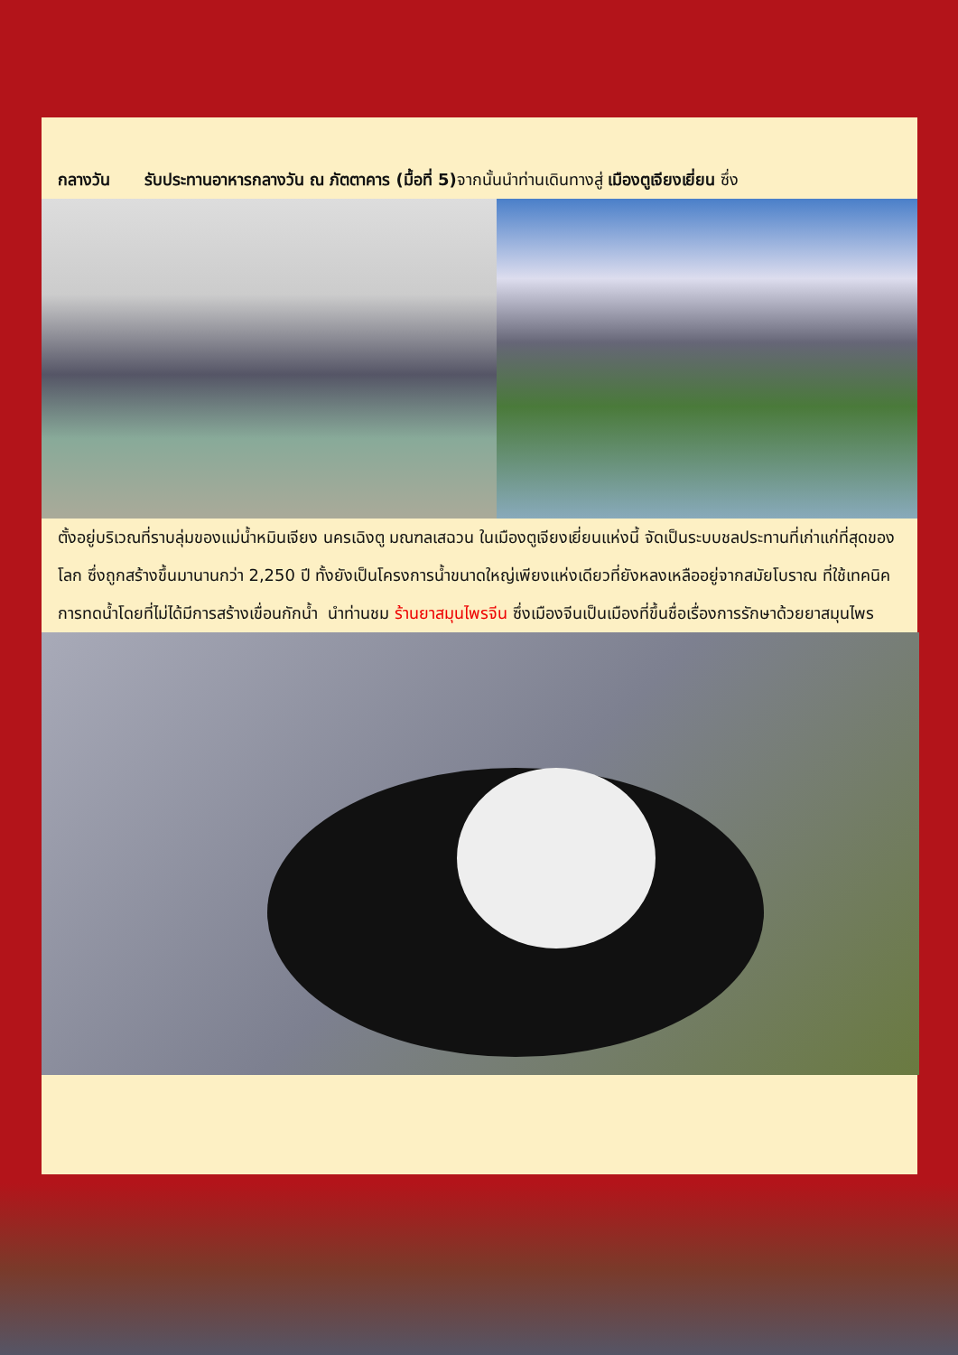กลางวัน รับประทานอาหารกลางวัน ณ ภัตตาคาร (มื้อที่ 5) จากนั้นนำท่านเดินทางสู่ เมืองตูเจียงเยี่ยน ซึ่ง
ตั้งอยู่บริเวณที่ราบลุ่มของแม่น้ำหมินเจียง นครเฉิงตู มณฑลเสฉวน ในเมืองตูเจียงเยี่ยนแห่งนี้ จัดเป็นระบบชลประทานที่เก่าแก่ที่สุดของโลก ซึ่งถูกสร้างขึ้นมานานกว่า 2,250 ปี ทั้งยังเป็นโครงการน้ำขนาดใหญ่เพียงแห่งเดียวที่ยังหลงเหลืออยู่จากสมัยโบราณ ที่ใช้เทคนิคการทดน้ำโดยที่ไม่ได้มีการสร้างเขื่อนกักน้ำ นำท่านชม ร้านยาสมุนไพรจีน ซึ่งเมืองจีนเป็นเมืองที่ขึ้นชื่อเรื่องการรักษาด้วยยาสมุนไพร